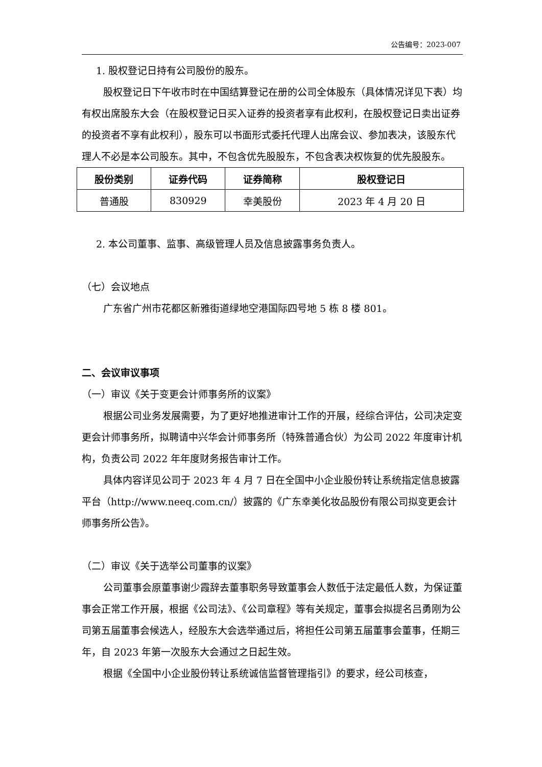公告编号：2023-007
1. 股权登记日持有公司股份的股东。
股权登记日下午收市时在中国结算登记在册的公司全体股东（具体情况详见下表）均有权出席股东大会（在股权登记日买入证券的投资者享有此权利，在股权登记日卖出证券的投资者不享有此权利），股东可以书面形式委托代理人出席会议、参加表决，该股东代理人不必是本公司股东。其中，不包含优先股股东，不包含表决权恢复的优先股股东。
| 股份类别 | 证券代码 | 证券简称 | 股权登记日 |
| --- | --- | --- | --- |
| 普通股 | 830929 | 幸美股份 | 2023 年 4 月 20 日 |
2. 本公司董事、监事、高级管理人员及信息披露事务负责人。
（七）会议地点
广东省广州市花都区新雅街道绿地空港国际四号地 5 栋 8 楼 801。
二、会议审议事项
（一）审议《关于变更会计师事务所的议案》
根据公司业务发展需要，为了更好地推进审计工作的开展，经综合评估，公司决定变更会计师事务所，拟聘请中兴华会计师事务所（特殊普通合伙）为公司 2022 年度审计机构，负责公司 2022 年年度财务报告审计工作。
具体内容详见公司于 2023 年 4 月 7 日在全国中小企业股份转让系统指定信息披露平台（http://www.neeq.com.cn/）披露的《广东幸美化妆品股份有限公司拟变更会计师事务所公告》。
（二）审议《关于选举公司董事的议案》
公司董事会原董事谢少霞辞去董事职务导致董事会人数低于法定最低人数，为保证董事会正常工作开展，根据《公司法》、《公司章程》等有关规定，董事会拟提名吕勇刚为公司第五届董事会候选人，经股东大会选举通过后，将担任公司第五届董事会董事，任期三年，自 2023 年第一次股东大会通过之日起生效。
根据《全国中小企业股份转让系统诚信监督管理指引》的要求，经公司核查，